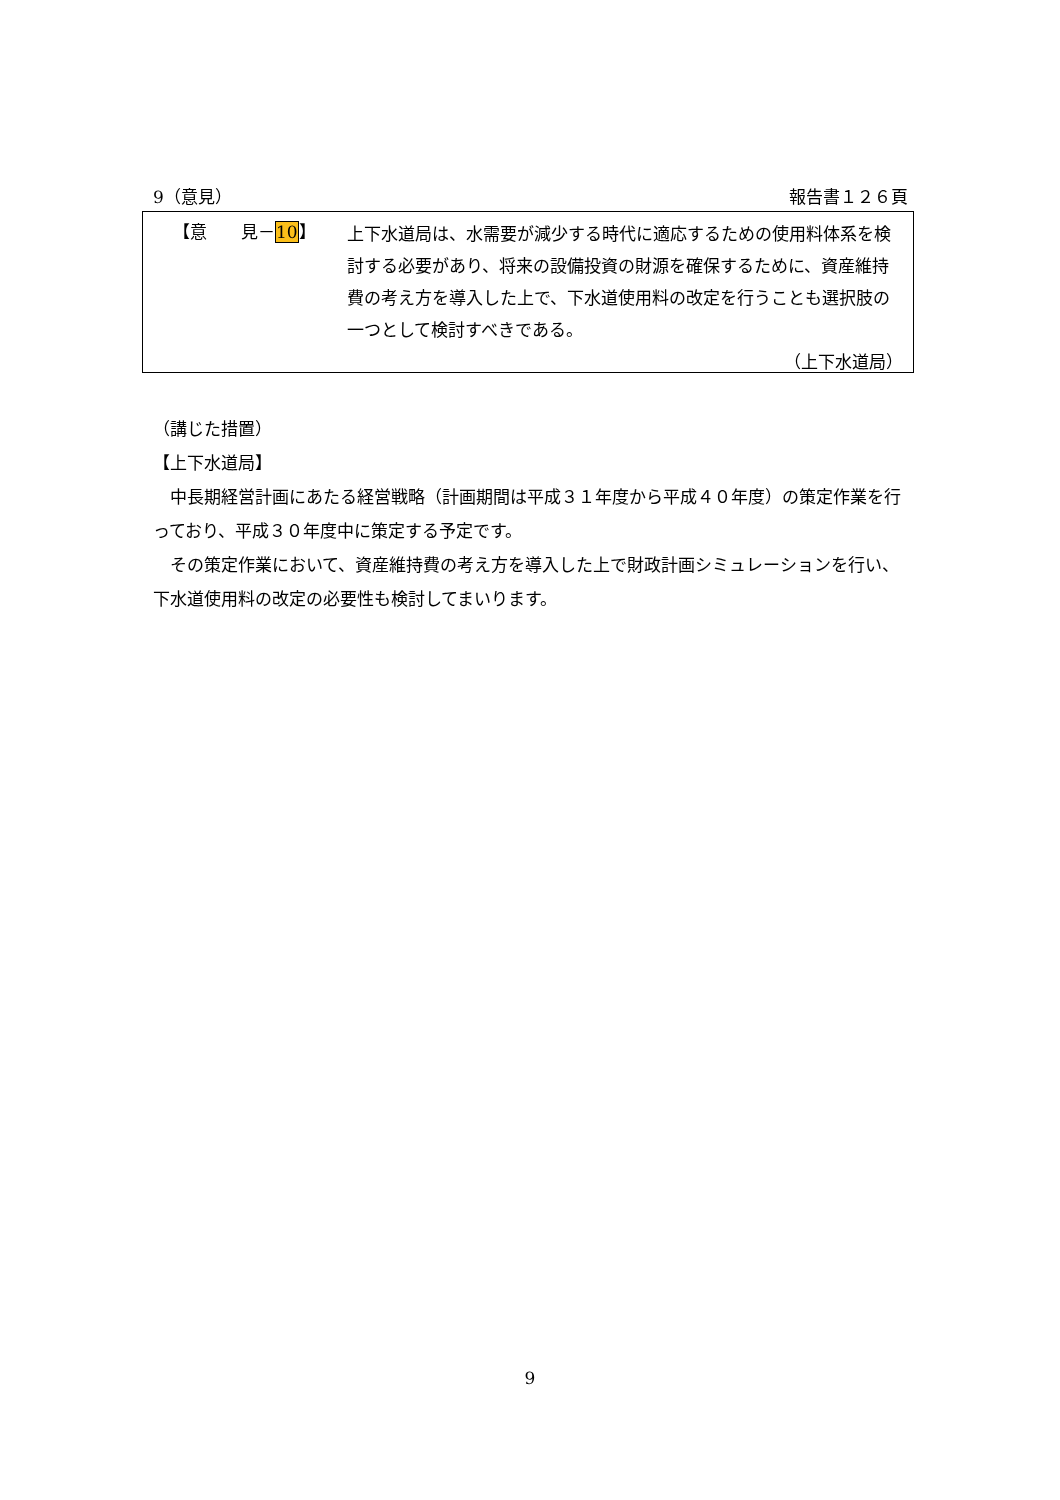9（意見） 報告書１２６頁
【意　　見－10】
上下水道局は、水需要が減少する時代に適応するための使用料体系を検討する必要があり、将来の設備投資の財源を確保するために、資産維持費の考え方を導入した上で、下水道使用料の改定を行うことも選択肢の一つとして検討すべきである。
（上下水道局）
（講じた措置）
【上下水道局】
　中長期経営計画にあたる経営戦略（計画期間は平成３１年度から平成４０年度）の策定作業を行っており、平成３０年度中に策定する予定です。
　その策定作業において、資産維持費の考え方を導入した上で財政計画シミュレーションを行い、下水道使用料の改定の必要性も検討してまいります。
9